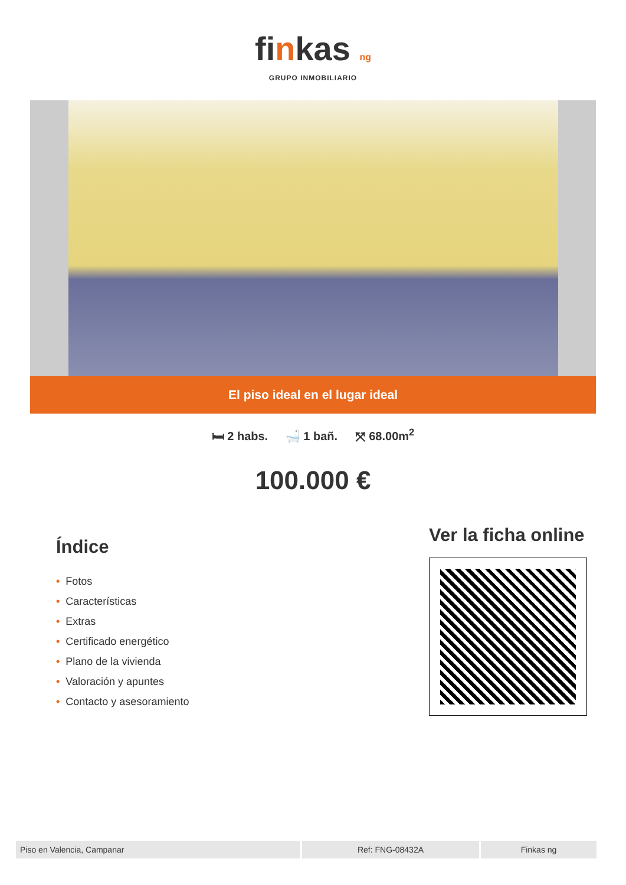finkas ng
GRUPO INMOBILIARIO
El piso ideal en el lugar ideal
🛏 2 habs. 🛁 1 bañ. ⤧ 68.00m<sup>2</sup>
100.000 €
Índice
• Fotos
• Características
• Extras
• Certificado energético
• Plano de la vivienda
• Valoración y apuntes
• Contacto y asesoramiento
Ver la ficha online
Piso en Valencia, Campanar Ref: FNG-08432A Finkas ng